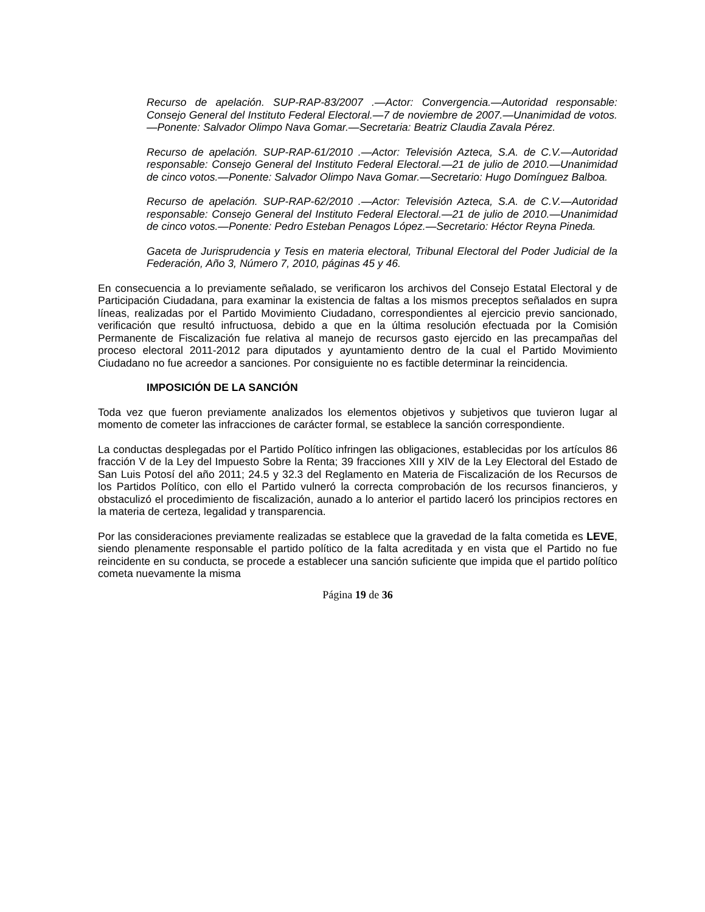Recurso de apelación. SUP-RAP-83/2007 .—Actor: Convergencia.—Autoridad responsable: Consejo General del Instituto Federal Electoral.—7 de noviembre de 2007.—Unanimidad de votos.—Ponente: Salvador Olimpo Nava Gomar.—Secretaria: Beatriz Claudia Zavala Pérez.
Recurso de apelación. SUP-RAP-61/2010 .—Actor: Televisión Azteca, S.A. de C.V.—Autoridad responsable: Consejo General del Instituto Federal Electoral.—21 de julio de 2010.—Unanimidad de cinco votos.—Ponente: Salvador Olimpo Nava Gomar.—Secretario: Hugo Domínguez Balboa.
Recurso de apelación. SUP-RAP-62/2010 .—Actor: Televisión Azteca, S.A. de C.V.—Autoridad responsable: Consejo General del Instituto Federal Electoral.—21 de julio de 2010.—Unanimidad de cinco votos.—Ponente: Pedro Esteban Penagos López.—Secretario: Héctor Reyna Pineda.
Gaceta de Jurisprudencia y Tesis en materia electoral, Tribunal Electoral del Poder Judicial de la Federación, Año 3, Número 7, 2010, páginas 45 y 46.
En consecuencia a lo previamente señalado, se verificaron los archivos del Consejo Estatal Electoral y de Participación Ciudadana, para examinar la existencia de faltas a los mismos preceptos señalados en supra líneas, realizadas por el Partido Movimiento Ciudadano, correspondientes al ejercicio previo sancionado, verificación que resultó infructuosa, debido a que en la última resolución efectuada por la Comisión Permanente de Fiscalización fue relativa al manejo de recursos gasto ejercido en las precampañas del proceso electoral 2011-2012 para diputados y ayuntamiento dentro de la cual el Partido Movimiento Ciudadano no fue acreedor a sanciones. Por consiguiente no es factible determinar la reincidencia.
IMPOSICIÓN DE LA SANCIÓN
Toda vez que fueron previamente analizados los elementos objetivos y subjetivos que tuvieron lugar al momento de cometer las infracciones de carácter formal, se establece la sanción correspondiente.
La conductas desplegadas por el Partido Político infringen las obligaciones, establecidas por los artículos 86 fracción V de la Ley del Impuesto Sobre la Renta; 39 fracciones XIII y XIV de la Ley Electoral del Estado de San Luis Potosí del año 2011; 24.5 y 32.3 del Reglamento en Materia de Fiscalización de los Recursos de los Partidos Político, con ello el Partido vulneró la correcta comprobación de los recursos financieros, y obstaculizó el procedimiento de fiscalización, aunado a lo anterior el partido laceró los principios rectores en la materia de certeza, legalidad y transparencia.
Por las consideraciones previamente realizadas se establece que la gravedad de la falta cometida es LEVE, siendo plenamente responsable el partido político de la falta acreditada y en vista que el Partido no fue reincidente en su conducta, se procede a establecer una sanción suficiente que impida que el partido político cometa nuevamente la misma
Página 19 de 36